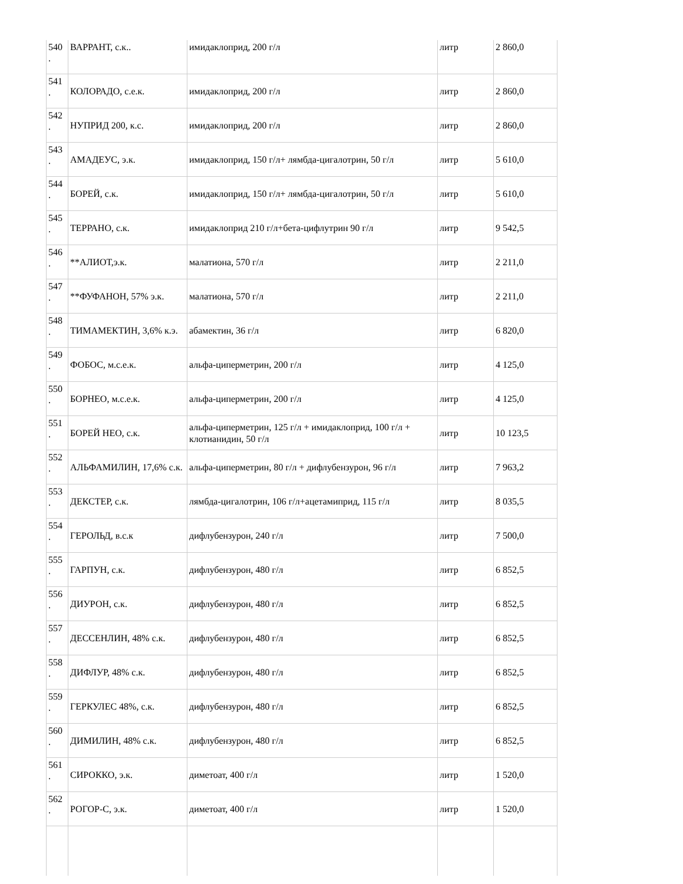| 540 . | ВАРРАНТ, с.к.. | имидаклоприд, 200 г/л | литр | 2 860,0 |
| 541 . | КОЛОРАДО, с.е.к. | имидаклоприд, 200 г/л | литр | 2 860,0 |
| 542 . | НУПРИД 200, к.с. | имидаклоприд, 200 г/л | литр | 2 860,0 |
| 543 . | АМАДЕУС, э.к. | имидаклоприд, 150 г/л+ лямбда-цигалотрин, 50 г/л | литр | 5 610,0 |
| 544 . | БОРЕЙ, с.к. | имидаклоприд, 150 г/л+ лямбда-цигалотрин, 50 г/л | литр | 5 610,0 |
| 545 . | ТЕРРАНО, с.к. | имидаклоприд 210 г/л+бета-цифлутрин 90 г/л | литр | 9 542,5 |
| 546 . | **АЛИОТ,э.к. | малатиона, 570 г/л | литр | 2 211,0 |
| 547 . | **ФУФАНОН, 57% э.к. | малатиона, 570 г/л | литр | 2 211,0 |
| 548 . | ТИМАМЕКТИН, 3,6% к.э. | абамектин, 36 г/л | литр | 6 820,0 |
| 549 . | ФОБОС, м.с.е.к. | альфа-циперметрин, 200 г/л | литр | 4 125,0 |
| 550 . | БОРНЕО, м.с.е.к. | альфа-циперметрин, 200 г/л | литр | 4 125,0 |
| 551 . | БОРЕЙ НЕО, с.к. | альфа-циперметрин, 125 г/л + имидаклоприд, 100 г/л + клотианидин, 50 г/л | литр | 10 123,5 |
| 552 . | АЛЬФАМИЛИН, 17,6% с.к. | альфа-циперметрин, 80 г/л + дифлубензурон, 96 г/л | литр | 7 963,2 |
| 553 . | ДЕКСТЕР, с.к. | лямбда-цигалотрин, 106 г/л+ацетамиприд, 115 г/л | литр | 8 035,5 |
| 554 . | ГЕРОЛЬД, в.с.к | дифлубензурон, 240 г/л | литр | 7 500,0 |
| 555 . | ГАРПУН, с.к. | дифлубензурон, 480 г/л | литр | 6 852,5 |
| 556 . | ДИУРОН, с.к. | дифлубензурон, 480 г/л | литр | 6 852,5 |
| 557 . | ДЕССЕНЛИН, 48% с.к. | дифлубензурон, 480 г/л | литр | 6 852,5 |
| 558 . | ДИФЛУР, 48% с.к. | дифлубензурон, 480 г/л | литр | 6 852,5 |
| 559 . | ГЕРКУЛЕС 48%, с.к. | дифлубензурон, 480 г/л | литр | 6 852,5 |
| 560 . | ДИМИЛИН, 48% с.к. | дифлубензурон, 480 г/л | литр | 6 852,5 |
| 561 . | СИРОККО, э.к. | диметоат, 400 г/л | литр | 1 520,0 |
| 562 . | РОГОР-С, э.к. | диметоат, 400 г/л | литр | 1 520,0 |